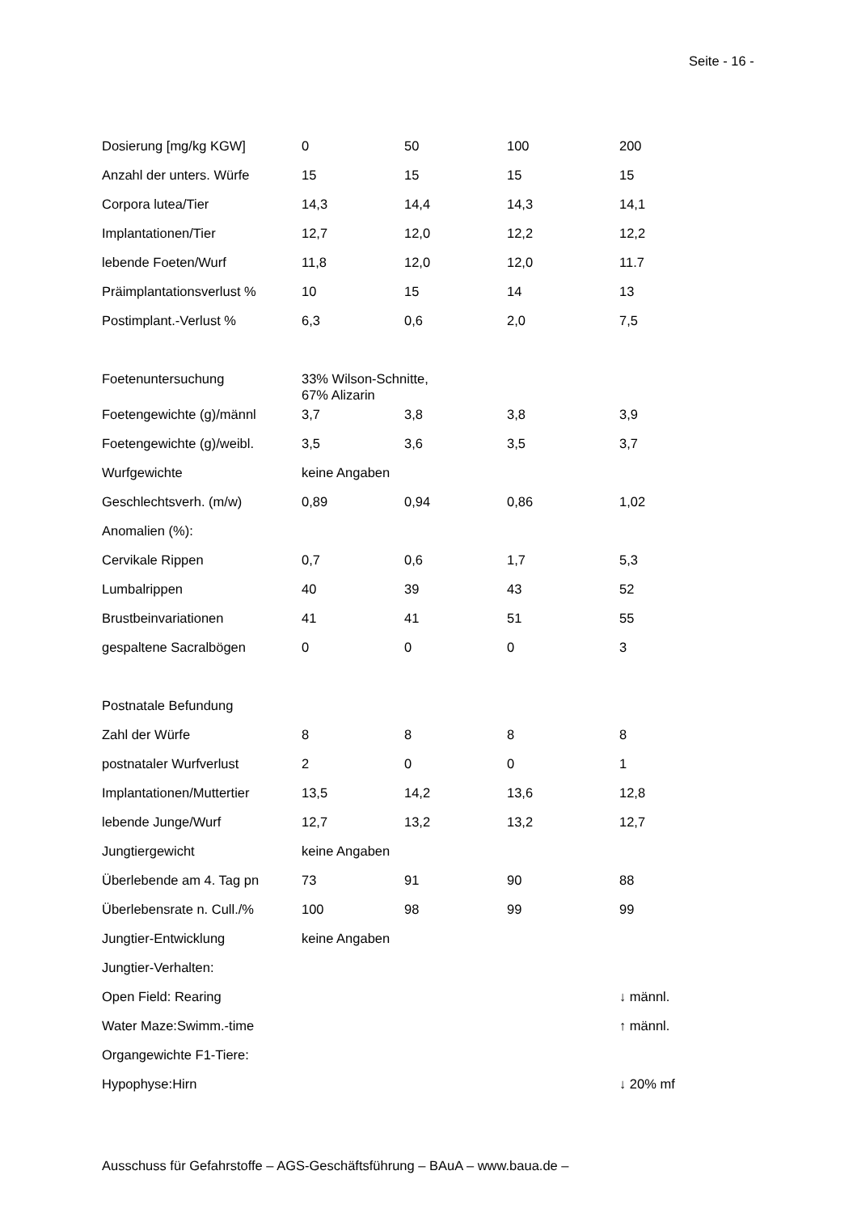Seite - 16 -
| Dosierung [mg/kg KGW] | 0 | 50 | 100 | 200 |
| Anzahl der unters. Würfe | 15 | 15 | 15 | 15 |
| Corpora lutea/Tier | 14,3 | 14,4 | 14,3 | 14,1 |
| Implantationen/Tier | 12,7 | 12,0 | 12,2 | 12,2 |
| lebende Foeten/Wurf | 11,8 | 12,0 | 12,0 | 11.7 |
| Präimplantationsverlust % | 10 | 15 | 14 | 13 |
| Postimplant.-Verlust % | 6,3 | 0,6 | 2,0 | 7,5 |
| Foetenuntersuchung | 33% Wilson-Schnitte, 67% Alizarin | | | |
| Foetengewichte (g)/männl | 3,7 | 3,8 | 3,8 | 3,9 |
| Foetengewichte (g)/weibl. | 3,5 | 3,6 | 3,5 | 3,7 |
| Wurfgewichte | keine Angaben | | | |
| Geschlechtsverh. (m/w) | 0,89 | 0,94 | 0,86 | 1,02 |
| Anomalien (%): | | | | |
| Cervikale Rippen | 0,7 | 0,6 | 1,7 | 5,3 |
| Lumbalrippen | 40 | 39 | 43 | 52 |
| Brustbeinvariationen | 41 | 41 | 51 | 55 |
| gespaltene Sacralbögen | 0 | 0 | 0 | 3 |
| Postnatale Befundung | | | | |
| Zahl der Würfe | 8 | 8 | 8 | 8 |
| postnataler Wurfverlust | 2 | 0 | 0 | 1 |
| Implantationen/Muttertier | 13,5 | 14,2 | 13,6 | 12,8 |
| lebende Junge/Wurf | 12,7 | 13,2 | 13,2 | 12,7 |
| Jungtiergewicht | keine Angaben | | | |
| Überlebende am 4. Tag pn | 73 | 91 | 90 | 88 |
| Überlebensrate n. Cull./% | 100 | 98 | 99 | 99 |
| Jungtier-Entwicklung | keine Angaben | | | |
| Jungtier-Verhalten: | | | | |
| Open Field: Rearing | | | | ↓ männl. |
| Water Maze:Swimm.-time | | | | ↑ männl. |
| Organgewichte F1-Tiere: | | | | |
| Hypophyse:Hirn | | | | ↓ 20% mf |
Ausschuss für Gefahrstoffe – AGS-Geschäftsführung – BAuA – www.baua.de –